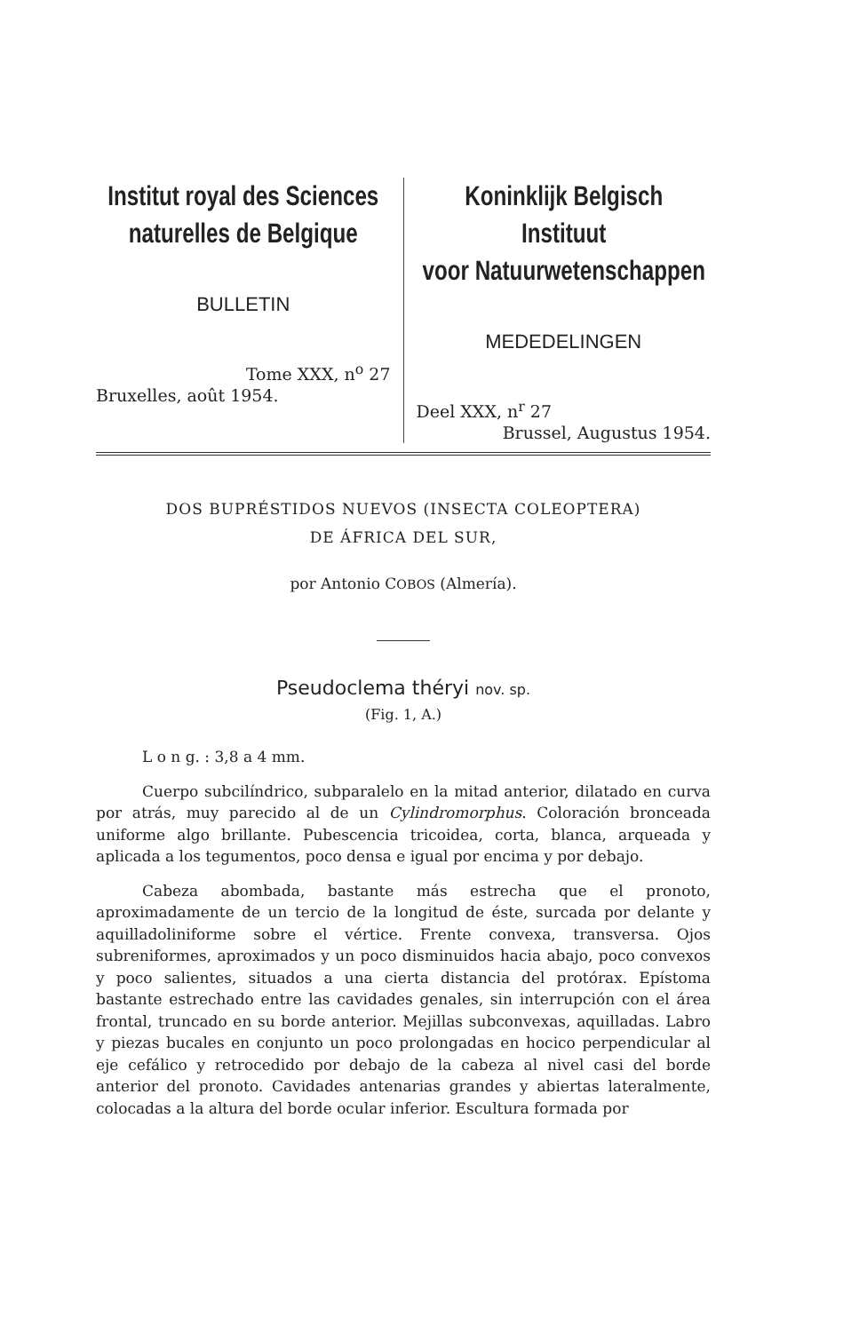Institut royal des Sciences
naturelles de Belgique
BULLETIN
Tome XXX, n<sup>o</sup> 27
Bruxelles, août 1954.
Koninklijk Belgisch Instituut
voor Natuurwetenschappen
MEDEDELINGEN
Deel XXX, n<sup>r</sup> 27
Brussel, Augustus 1954.
DOS BUPRÉSTIDOS NUEVOS (INSECTA COLEOPTERA)
DE ÁFRICA DEL SUR,
por Antonio COBOS (Almería).
Pseudoclema théryi nov. sp.
(Fig. 1, A.)
L o n g. : 3,8 a 4 mm.
Cuerpo subcilíndrico, subparalelo en la mitad anterior, dilatado en curva por atrás, muy parecido al de un Cylindromorphus. Coloración bronceada uniforme algo brillante. Pubescencia tricoidea, corta, blanca, arqueada y aplicada a los tegumentos, poco densa e igual por encima y por debajo.
Cabeza abombada, bastante más estrecha que el pronoto, aproximadamente de un tercio de la longitud de éste, surcada por delante y aquilladoliniforme sobre el vértice. Frente convexa, transversa. Ojos subreniformes, aproximados y un poco disminuidos hacia abajo, poco convexos y poco salientes, situados a una cierta distancia del protórax. Epístoma bastante estrechado entre las cavidades genales, sin interrupción con el área frontal, truncado en su borde anterior. Mejillas subconvexas, aquilladas. Labro y piezas bucales en conjunto un poco prolongadas en hocico perpendicular al eje cefálico y retrocedido por debajo de la cabeza al nivel casi del borde anterior del pronoto. Cavidades antenarias grandes y abiertas lateralmente, colocadas a la altura del borde ocular inferior. Escultura formada por